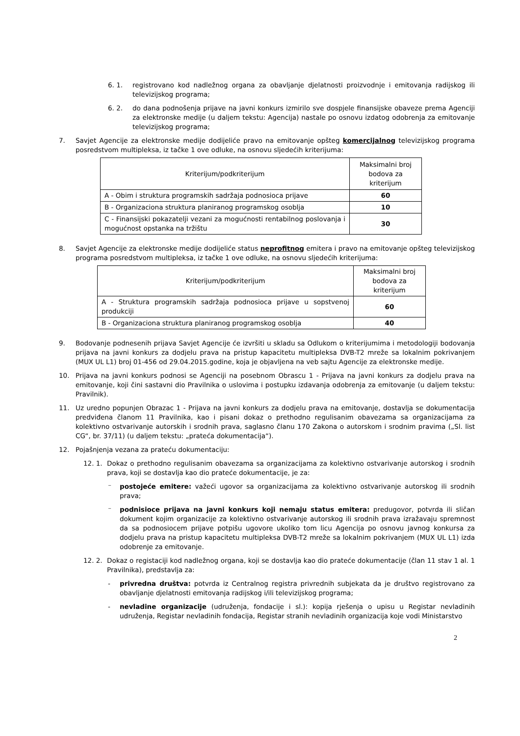6. 1. registrovano kod nadležnog organa za obavljanje djelatnosti proizvodnje i emitovanja radijskog ili televizijskog programa;
6. 2. do dana podnošenja prijave na javni konkurs izmirilo sve dospjele finansijske obaveze prema Agenciji za elektronske medije (u daljem tekstu: Agencija) nastale po osnovu izdatog odobrenja za emitovanje televizijskog programa;
7. Savjet Agencije za elektronske medije dodijeliće pravo na emitovanje opšteg komercijalnog televizijskog programa posredstvom multipleksa, iz tačke 1 ove odluke, na osnovu sljedećih kriterijuma:
| Kriterijum/podkriterijum | Maksimalni broj bodova za kriterijum |
| A - Obim i struktura programskih sadržaja podnosioca prijave | 60 |
| B - Organizaciona struktura planiranog programskog osoblja | 10 |
| C - Finansijski pokazatelji vezani za mogućnosti rentabilnog poslovanja i mogućnost opstanka na tržištu | 30 |
8. Savjet Agencije za elektronske medije dodijeliće status neprofitnog emitera i pravo na emitovanje opšteg televizijskog programa posredstvom multipleksa, iz tačke 1 ove odluke, na osnovu sljedećih kriterijuma:
| Kriterijum/podkriterijum | Maksimalni broj bodova za kriterijum |
| A - Struktura programskih sadržaja podnosioca prijave u sopstvenoj produkciji | 60 |
| B - Organizaciona struktura planiranog programskog osoblja | 40 |
9. Bodovanje podnesenih prijava Savjet Agencije će izvršiti u skladu sa Odlukom o kriterijumima i metodologiji bodovanja prijava na javni konkurs za dodjelu prava na pristup kapacitetu multipleksa DVB-T2 mreže sa lokalnim pokrivanjem (MUX UL L1) broj 01-456 od 29.04.2015.godine, koja je objavljena na veb sajtu Agencije za elektronske medije.
10. Prijava na javni konkurs podnosi se Agenciji na posebnom Obrascu 1 - Prijava na javni konkurs za dodjelu prava na emitovanje, koji čini sastavni dio Pravilnika o uslovima i postupku izdavanja odobrenja za emitovanje (u daljem tekstu: Pravilnik).
11. Uz uredno popunjen Obrazac 1 - Prijava na javni konkurs za dodjelu prava na emitovanje, dostavlja se dokumentacija predviđena članom 11 Pravilnika, kao i pisani dokaz o prethodno regulisanim obavezama sa organizacijama za kolektivno ostvarivanje autorskih i srodnih prava, saglasno članu 170 Zakona o autorskom i srodnim pravima („Sl. list CG“, br. 37/11) (u daljem tekstu: „prateća dokumentacija“).
12. Pojašnjenja vezana za prateću dokumentaciju:
12. 1. Dokaz o prethodno regulisanim obavezama sa organizacijama za kolektivno ostvarivanje autorskog i srodnih prava, koji se dostavlja kao dio prateće dokumentacije, je za:
⁻ postojeće emitere: važeći ugovor sa organizacijama za kolektivno ostvarivanje autorskog ili srodnih prava;
⁻ podnisioce prijava na javni konkurs koji nemaju status emitera: predugovor, potvrda ili sličan dokument kojim organizacije za kolektivno ostvarivanje autorskog ili srodnih prava izražavaju spremnost da sa podnosiocem prijave potpišu ugovore ukoliko tom licu Agencija po osnovu javnog konkursa za dodjelu prava na pristup kapacitetu multipleksa DVB-T2 mreže sa lokalnim pokrivanjem (MUX UL L1) izda odobrenje za emitovanje.
12. 2. Dokaz o registaciji kod nadležnog organa, koji se dostavlja kao dio prateće dokumentacije (član 11 stav 1 al. 1 Pravilnika), predstavlja za:
- privredna društva: potvrda iz Centralnog registra privrednih subjekata da je društvo registrovano za obavljanje djelatnosti emitovanja radijskog i/ili televizijskog programa;
- nevladine organizacije (udruženja, fondacije i sl.): kopija rješenja o upisu u Registar nevladinih udruženja, Registar nevladinih fondacija, Registar stranih nevladinih organizacija koje vodi Ministarstvo
2